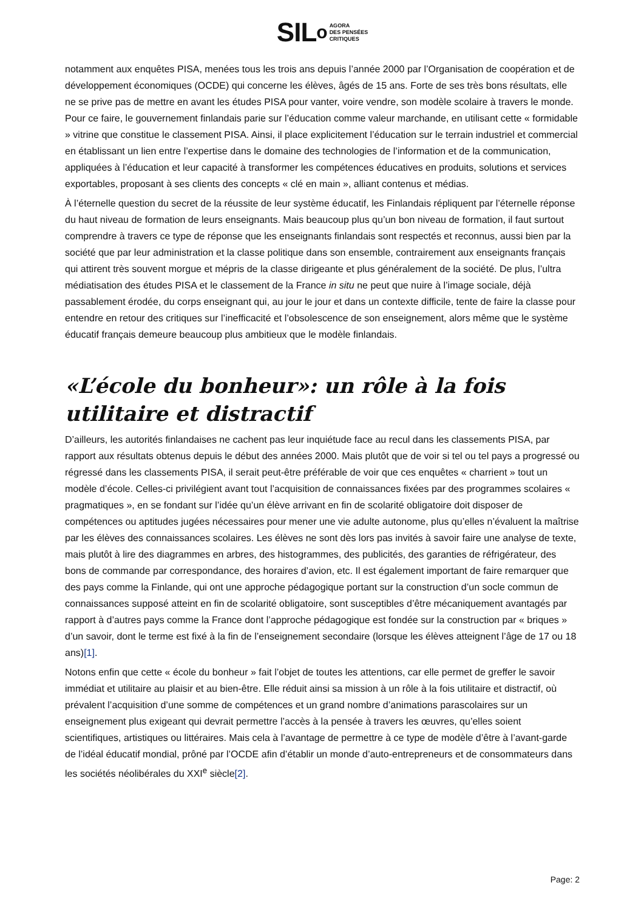SIL o AGORA
DES PENSÉES
CRITIQUES
notamment aux enquêtes PISA, menées tous les trois ans depuis l’année 2000 par l’Organisation de coopération et de développement économiques (OCDE) qui concerne les élèves, âgés de 15 ans. Forte de ses très bons résultats, elle ne se prive pas de mettre en avant les études PISA pour vanter, voire vendre, son modèle scolaire à travers le monde. Pour ce faire, le gouvernement finlandais parie sur l’éducation comme valeur marchande, en utilisant cette « formidable » vitrine que constitue le classement PISA. Ainsi, il place explicitement l’éducation sur le terrain industriel et commercial en établissant un lien entre l’expertise dans le domaine des technologies de l’information et de la communication, appliquées à l’éducation et leur capacité à transformer les compétences éducatives en produits, solutions et services exportables, proposant à ses clients des concepts « clé en main », alliant contenus et médias.
À l’éternelle question du secret de la réussite de leur système éducatif, les Finlandais répliquent par l’éternelle réponse du haut niveau de formation de leurs enseignants. Mais beaucoup plus qu’un bon niveau de formation, il faut surtout comprendre à travers ce type de réponse que les enseignants finlandais sont respectés et reconnus, aussi bien par la société que par leur administration et la classe politique dans son ensemble, contrairement aux enseignants français qui attirent très souvent morgue et mépris de la classe dirigeante et plus généralement de la société. De plus, l’ultra médiatisation des études PISA et le classement de la France in situ ne peut que nuire à l’image sociale, déjà passablement érodée, du corps enseignant qui, au jour le jour et dans un contexte difficile, tente de faire la classe pour entendre en retour des critiques sur l’inefficacité et l’obsolescence de son enseignement, alors même que le système éducatif français demeure beaucoup plus ambitieux que le modèle finlandais.
«L’école du bonheur»: un rôle à la fois utilitaire et distractif
D’ailleurs, les autorités finlandaises ne cachent pas leur inquiétude face au recul dans les classements PISA, par rapport aux résultats obtenus depuis le début des années 2000. Mais plutôt que de voir si tel ou tel pays a progressé ou régressé dans les classements PISA, il serait peut-être préférable de voir que ces enquêtes « charrient » tout un modèle d’école. Celles-ci privilégient avant tout l’acquisition de connaissances fixées par des programmes scolaires « pragmatiques », en se fondant sur l’idée qu’un élève arrivant en fin de scolarité obligatoire doit disposer de compétences ou aptitudes jugées nécessaires pour mener une vie adulte autonome, plus qu’elles n’évaluent la maîtrise par les élèves des connaissances scolaires. Les élèves ne sont dès lors pas invités à savoir faire une analyse de texte, mais plutôt à lire des diagrammes en arbres, des histogrammes, des publicités, des garanties de réfrigérateur, des bons de commande par correspondance, des horaires d’avion, etc. Il est également important de faire remarquer que des pays comme la Finlande, qui ont une approche pédagogique portant sur la construction d’un socle commun de connaissances supposé atteint en fin de scolarité obligatoire, sont susceptibles d’être mécaniquement avantagés par rapport à d’autres pays comme la France dont l’approche pédagogique est fondée sur la construction par « briques » d’un savoir, dont le terme est fixé à la fin de l’enseignement secondaire (lorsque les élèves atteignent l’âge de 17 ou 18 ans)[1].
Notons enfin que cette « école du bonheur » fait l’objet de toutes les attentions, car elle permet de greffer le savoir immédiat et utilitaire au plaisir et au bien-être. Elle réduit ainsi sa mission à un rôle à la fois utilitaire et distractif, où prévalent l’acquisition d’une somme de compétences et un grand nombre d’animations parascolaires sur un enseignement plus exigeant qui devrait permettre l’accès à la pensée à travers les œuvres, qu’elles soient scientifiques, artistiques ou littéraires. Mais cela à l’avantage de permettre à ce type de modèle d’être à l’avant-garde de l’idéal éducatif mondial, prôné par l’OCDE afin d’établir un monde d’auto-entrepreneurs et de consommateurs dans les sociétés néolibérales du XXI<sup>e</sup> siècle[2].
Page: 2